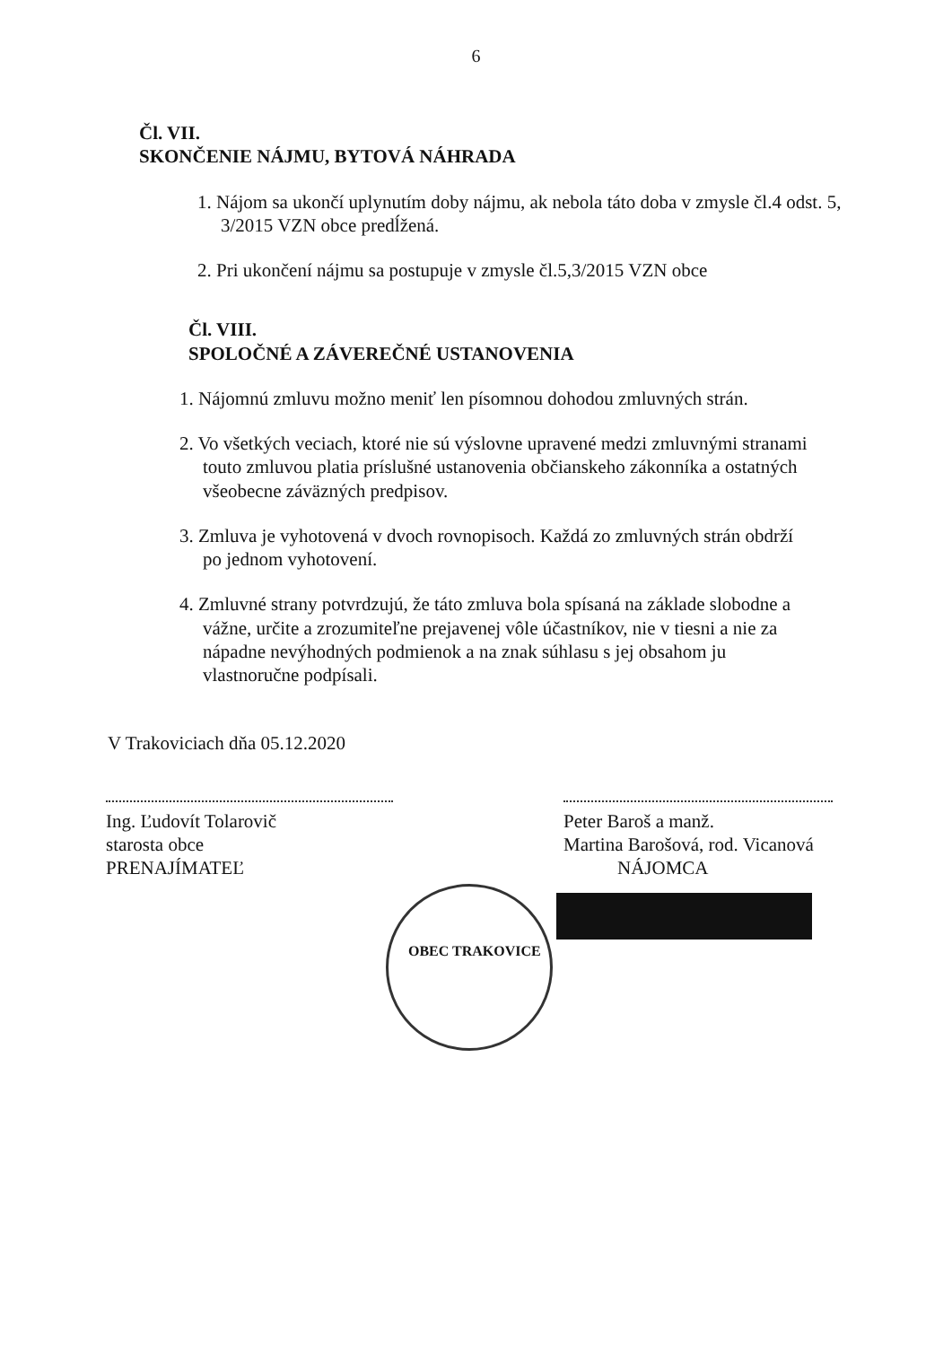6
Čl. VII.
SKONČENIE NÁJMU, BYTOVÁ NÁHRADA
1. Nájom sa ukončí uplynutím doby nájmu, ak nebola táto doba v zmysle čl.4 odst. 5, 3/2015 VZN obce predĺžená.
2. Pri ukončení nájmu sa postupuje v zmysle čl.5,3/2015 VZN obce
Čl. VIII.
SPOLOČNÉ A ZÁVEREČNÉ USTANOVENIA
1. Nájomnú zmluvu možno meniť len písomnou dohodou zmluvných strán.
2. Vo všetkých veciach, ktoré nie sú výslovne upravené medzi zmluvnými stranami touto zmluvou platia príslušné ustanovenia občianskeho zákonníka a ostatných všeobecne záväzných predpisov.
3. Zmluva je vyhotovená v dvoch rovnopisoch. Každá zo zmluvných strán obdrží po jednom vyhotovení.
4. Zmluvné strany potvrdzujú, že táto zmluva bola spísaná na základe slobodne a vážne, určite a zrozumiteľne prejavenej vôle účastníkov, nie v tiesni a nie za nápadne nevýhodných podmienok a na znak súhlasu s jej obsahom ju vlastnoručne podpísali.
V Trakoviciach dňa 05.12.2020
Ing. Ľudovít Tolarovič
starosta obce
PRENAJÍMATEĽ
Peter Baroš a manž.
Martina Barošová, rod. Vicanová
NÁJOMCA
OBEC TRAKOVICE